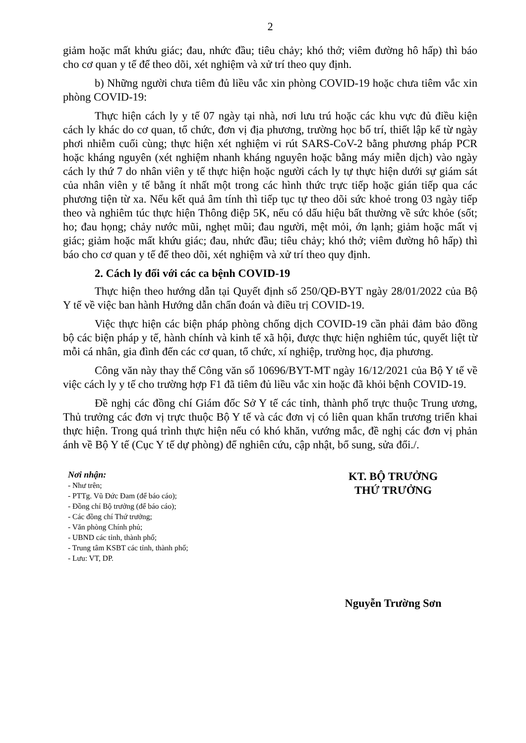2
giảm hoặc mất khứu giác; đau, nhức đầu; tiêu chảy; khó thở; viêm đường hô hấp) thì báo cho cơ quan y tế để theo dõi, xét nghiệm và xử trí theo quy định.
b) Những người chưa tiêm đủ liều vắc xin phòng COVID-19 hoặc chưa tiêm vắc xin phòng COVID-19:
Thực hiện cách ly y tế 07 ngày tại nhà, nơi lưu trú hoặc các khu vực đủ điều kiện cách ly khác do cơ quan, tổ chức, đơn vị địa phương, trường học bố trí, thiết lập kể từ ngày phơi nhiễm cuối cùng; thực hiện xét nghiệm vi rút SARS-CoV-2 bằng phương pháp PCR hoặc kháng nguyên (xét nghiệm nhanh kháng nguyên hoặc bằng máy miễn dịch) vào ngày cách ly thứ 7 do nhân viên y tế thực hiện hoặc người cách ly tự thực hiện dưới sự giám sát của nhân viên y tế bằng ít nhất một trong các hình thức trực tiếp hoặc gián tiếp qua các phương tiện từ xa. Nếu kết quả âm tính thì tiếp tục tự theo dõi sức khoẻ trong 03 ngày tiếp theo và nghiêm túc thực hiện Thông điệp 5K, nếu có dấu hiệu bất thường về sức khỏe (sốt; ho; đau họng; chảy nước mũi, nghẹt mũi; đau người, mệt mỏi, ớn lạnh; giảm hoặc mất vị giác; giảm hoặc mất khứu giác; đau, nhức đầu; tiêu chảy; khó thở; viêm đường hô hấp) thì báo cho cơ quan y tế để theo dõi, xét nghiệm và xử trí theo quy định.
2. Cách ly đối với các ca bệnh COVID-19
Thực hiện theo hướng dẫn tại Quyết định số 250/QĐ-BYT ngày 28/01/2022 của Bộ Y tế về việc ban hành Hướng dẫn chẩn đoán và điều trị COVID-19.
Việc thực hiện các biện pháp phòng chống dịch COVID-19 cần phải đảm bảo đồng bộ các biện pháp y tế, hành chính và kinh tế xã hội, được thực hiện nghiêm túc, quyết liệt từ mỗi cá nhân, gia đình đến các cơ quan, tổ chức, xí nghiệp, trường học, địa phương.
Công văn này thay thế Công văn số 10696/BYT-MT ngày 16/12/2021 của Bộ Y tế về việc cách ly y tế cho trường hợp F1 đã tiêm đủ liều vắc xin hoặc đã khỏi bệnh COVID-19.
Đề nghị các đồng chí Giám đốc Sở Y tế các tỉnh, thành phố trực thuộc Trung ương, Thủ trưởng các đơn vị trực thuộc Bộ Y tế và các đơn vị có liên quan khẩn trương triển khai thực hiện. Trong quá trình thực hiện nếu có khó khăn, vướng mắc, đề nghị các đơn vị phản ánh về Bộ Y tế (Cục Y tế dự phòng) để nghiên cứu, cập nhật, bổ sung, sửa đổi./.
Nơi nhận:
- Như trên;
- PTTg. Vũ Đức Đam (để báo cáo);
- Đồng chí Bộ trưởng (để báo cáo);
- Các đồng chí Thứ trưởng;
- Văn phòng Chính phủ;
- UBND các tỉnh, thành phố;
- Trung tâm KSBT các tỉnh, thành phố;
- Lưu: VT, DP.
KT. BỘ TRƯỞNG
THỨ TRƯỞNG
Nguyễn Trường Sơn